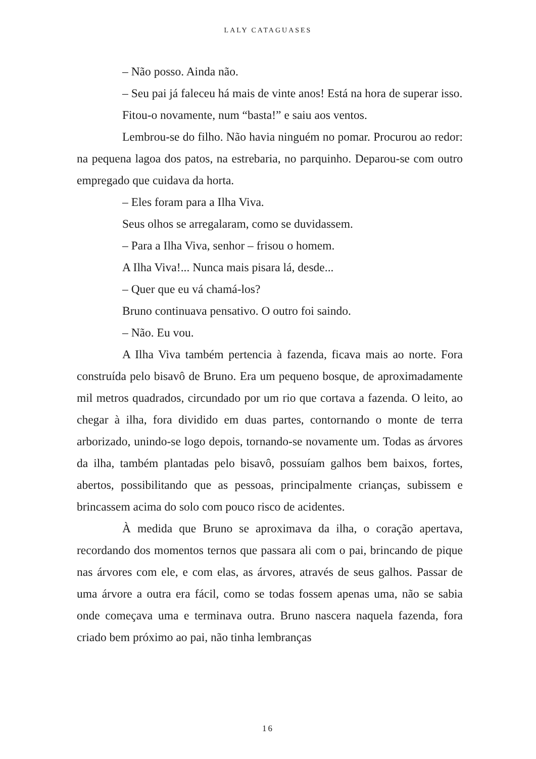LALY CATAGUASES
– Não posso. Ainda não.
– Seu pai já faleceu há mais de vinte anos! Está na hora de superar isso.
Fitou-o novamente, num “basta!” e saiu aos ventos.
Lembrou-se do filho. Não havia ninguém no pomar. Procurou ao redor: na pequena lagoa dos patos, na estrebaria, no parquinho. Deparou-se com outro empregado que cuidava da horta.
– Eles foram para a Ilha Viva.
Seus olhos se arregalaram, como se duvidassem.
– Para a Ilha Viva, senhor – frisou o homem.
A Ilha Viva!... Nunca mais pisara lá, desde...
– Quer que eu vá chamá-los?
Bruno continuava pensativo. O outro foi saindo.
– Não. Eu vou.
A Ilha Viva também pertencia à fazenda, ficava mais ao norte. Fora construída pelo bisavô de Bruno. Era um pequeno bosque, de aproximadamente mil metros quadrados, circundado por um rio que cortava a fazenda. O leito, ao chegar à ilha, fora dividido em duas partes, contornando o monte de terra arborizado, unindo-se logo depois, tornando-se novamente um. Todas as árvores da ilha, também plantadas pelo bisavô, possuíam galhos bem baixos, fortes, abertos, possibilitando que as pessoas, principalmente crianças, subissem e brincassem acima do solo com pouco risco de acidentes.
À medida que Bruno se aproximava da ilha, o coração apertava, recordando dos momentos ternos que passara ali com o pai, brincando de pique nas árvores com ele, e com elas, as árvores, através de seus galhos. Passar de uma árvore a outra era fácil, como se todas fossem apenas uma, não se sabia onde começava uma e terminava outra. Bruno nascera naquela fazenda, fora criado bem próximo ao pai, não tinha lembranças
16